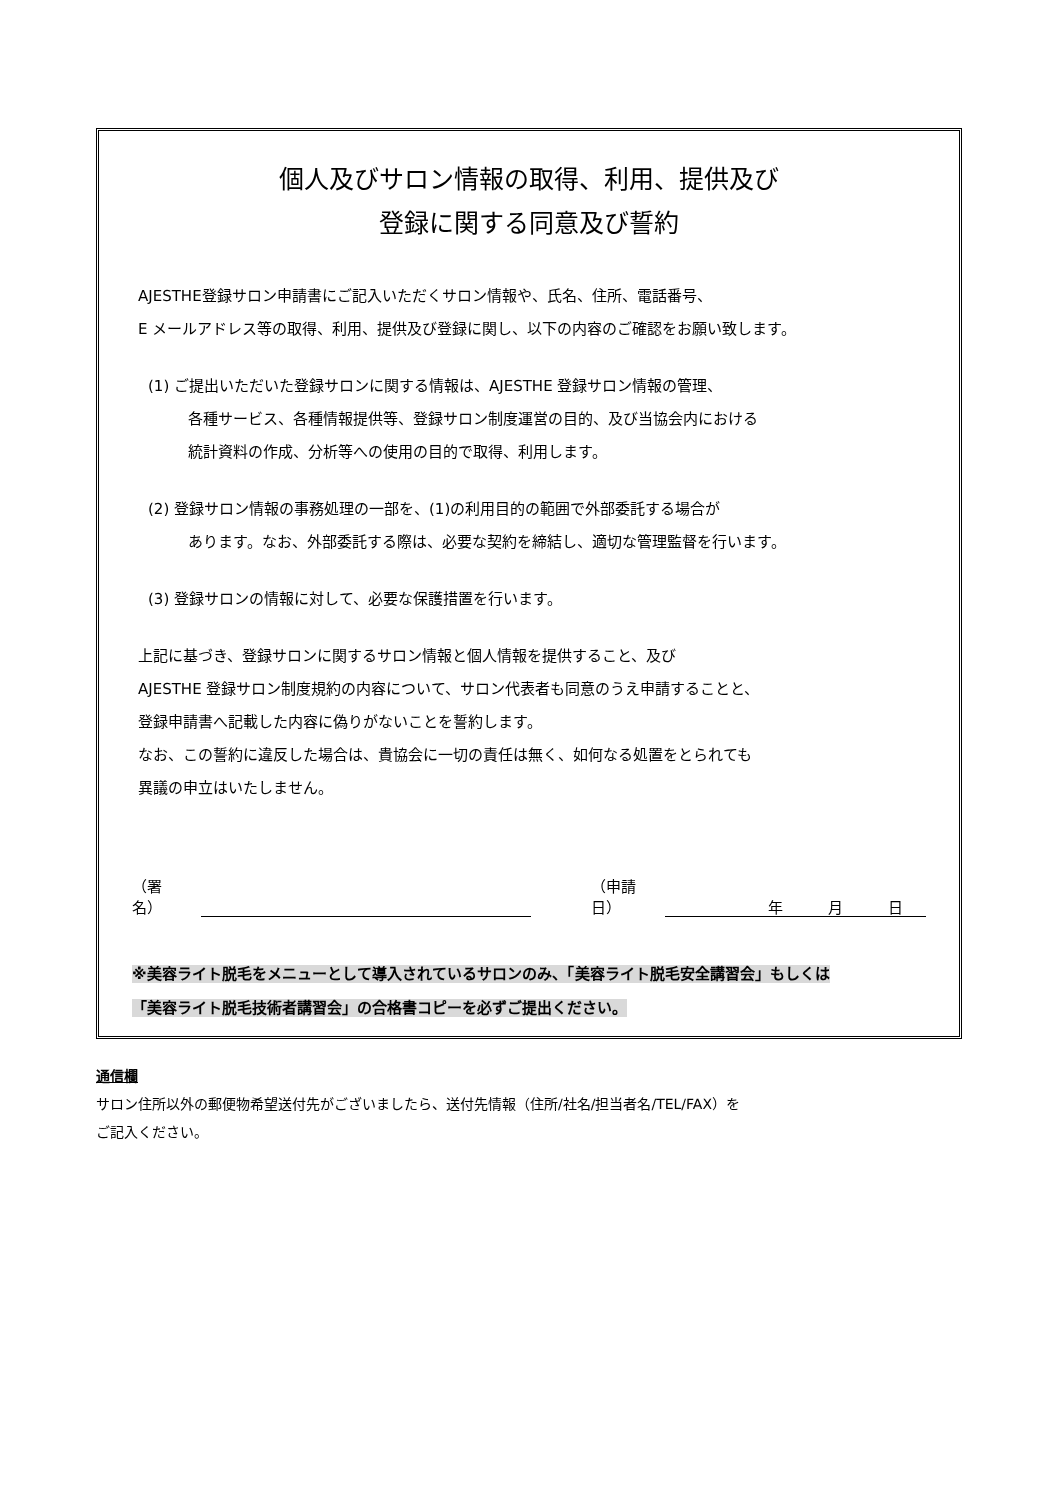個人及びサロン情報の取得、利用、提供及び
登録に関する同意及び誓約
AJESTHE登録サロン申請書にご記入いただくサロン情報や、氏名、住所、電話番号、
E メールアドレス等の取得、利用、提供及び登録に関し、以下の内容のご確認をお願い致します。
(1) ご提出いただいた登録サロンに関する情報は、AJESTHE 登録サロン情報の管理、
各種サービス、各種情報提供等、登録サロン制度運営の目的、及び当協会内における
統計資料の作成、分析等への使用の目的で取得、利用します。
(2) 登録サロン情報の事務処理の一部を、(1)の利用目的の範囲で外部委託する場合が
あります。なお、外部委託する際は、必要な契約を締結し、適切な管理監督を行います。
(3) 登録サロンの情報に対して、必要な保護措置を行います。
上記に基づき、登録サロンに関するサロン情報と個人情報を提供すること、及び
AJESTHE 登録サロン制度規約の内容について、サロン代表者も同意のうえ申請することと、
登録申請書へ記載した内容に偽りがないことを誓約します。
なお、この誓約に違反した場合は、貴協会に一切の責任は無く、如何なる処置をとられても
異議の申立はいたしません。
（署名） （申請日） 年 月 日
※美容ライト脱毛をメニューとして導入されているサロンのみ、「美容ライト脱毛安全講習会」もしくは
「美容ライト脱毛技術者講習会」の合格書コピーを必ずご提出ください。
通信欄
サロン住所以外の郵便物希望送付先がございましたら、送付先情報（住所/社名/担当者名/TEL/FAX）を
ご記入ください。